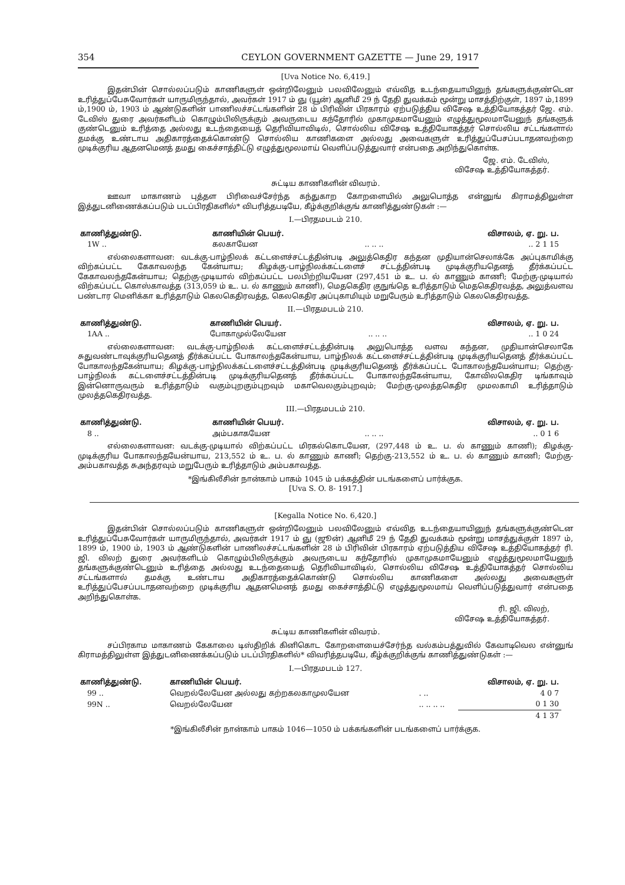354 CEYLON GOVERNMENT GAZETTE — June 29, 1917
[Uva Notice No. 6,419.]
இதன்பின் சொல்லப்படும் காணிகளுள் ஒன்றிலேனும் பலவிலேனும் எவ்வித உடந்தையாயினுந் தங்களுக்குண்டென உரித்துப்பேசுவோர்கள் யாருமிருந்தால், அவர்கள் 1917 ம் ஞு (யூன்) ஆனிமீ 29 ந் தேதி துவக்கம் மூன்று மாசத்திற்குள், 1897 ம்,1899 ம்,1900 ம், 1903 ம் ஆண்டுகளின் பாணிலச்சட்டங்களின் 28 ம் பிரிவின் பிரகாரம் ஏற்படுத்திய விசேஷ உத்தியோகத்தர் ஜே. எம். டேவிஸ் துரை அவர்களிடம் கொழும்பிலிருக்கும் அவருடைய கந்தோரில் முகாமுகமாயேனும் எழுத்துமூலமாயேனுந் தங்களுக் குண்டெனும் உரித்தை அல்லது உடந்தையைத் தெரிவியாவிடில், சொல்லிய விசேஷ உத்தியோகத்தர் சொல்லிய சட்டங்களால் தமக்கு உண்டாய அதிகாரத்தைக்கொண்டு சொல்லிய காணிகளை அல்லது அவைகளுள் உரித்துப்பேசப்படாதனவற்றை முடிக்குரிய ஆதனமெனத் தமது கைச்சாத்திட்டு எழுத்துமூலமாய் வெளிப்படுத்துவார் என்பதை அறிந்துகொள்க.
ஜே. எம். டேவிஸ்,
விசேஷ உத்தியோகத்தர்.
சுட்டிய காணிகளின் விவரம்.
ஊவா மாகாணம் புத்தள பிரிவைச்சேர்ந்த கந்துகாற கோறளையில் அலுபொத்த என்னுங் கிராமத்திலுள்ள இத்துடனிணைக்கப்படும் படப்பிரதிகளில்* விபரித்தபடியே, கீழ்க்குறிக்குங் காணித்துண்டுகள் :—
I.—பிரதமபடம் 210.
| காணித்துண்டு. | காணியின் பெயர். | | விசாலம், ஏ. று. ப. |
| --- | --- | --- | --- |
| 1W .. | கலகாயேன | .. .. .. | .. 2 1 15 |
எல்லைகளாவன: வடக்கு-பாழ்நிலக் கட்டளைச்சட்டத்தின்படி அலுத்கெதிர கந்தன முதியான்செலாக்கே அப்புகாமிக்கு விற்கப்பட்ட கேகாவலந்த கேன்யாய; கிழக்கு-பாழ்நிலக்கட்டளைச் சட்டத்தின்படி முடிக்குரியதெனத் தீர்க்கப்பட்ட கேகாவலந்தகேன்யாய; தெற்கு-முடியால் விற்கப்பட்ட பலபிற்றியயேன (297,451 ம் உ. ப. ல் காணும் காணி; மேற்கு-முடியால் விற்கப்பட்ட கொஸ்காவத்த (313,059 ம் உ. ப. ல் காணும் காணி), மெதகெதிர குநுங்தெ உரித்தாடும் மெதகெதிரவத்த, அலுத்வளவ பண்டார மெனிக்கா உரித்தாடும் கெலகெதிரவத்த, கெலகெதிர அப்புகாமியும் மறுபேரும் உரித்தாடும் கெலகெதிரவத்த.
II.—பிரதமபடம் 210.
| காணித்துண்டு. | காணியின் பெயர். | | விசாலம், ஏ. று. ப. |
| --- | --- | --- | --- |
| 1AA .. | போகாமுல்லேயேன | .. .. .. | .. 1 0 24 |
எல்லைகளாவன: வடக்கு-பாழ்நிலக் கட்டளைச்சட்டத்தின்படி அலுபொத்த வளவ கந்தன, முதியான்செலாகே சுதுவண்டாவுக்குரியதெனத் தீர்க்கப்பட்ட போகாலந்தகேன்யாய, பாழ்நிலக் கட்டளைச்சட்டத்தின்படி முடிக்குரியதெனத் தீர்க்கப்பட்ட போகாலந்தகேன்யாய; கிழக்கு-பாழ்நிலக்கட்டளைச்சட்டத்தின்படி முடிக்குரியதெனத் தீர்க்கப்பட்ட போகாலந்தயேன்யாய; தெற்கு-பாழ்நிலக் கட்டளைச்சட்டத்தின்படி முடிக்குரியதெனத் தீர்க்கப்பட்ட போகாலந்தகேன்யாய, கோவிலகெதிர டிங்காவும் இன்னொருவரும் உரித்தாடும் வகும்புறகும்புறவும் மகாவெலகும்புறவும்; மேற்கு-முலத்தகெதிர முமலகாமி உரித்தாடும் முலத்தகெதிரவத்த.
III.—பிரதமபடம் 210.
| காணித்துண்டு. | காணியின் பெயர். | | விசாலம், ஏ. று. ப. |
| --- | --- | --- | --- |
| 8 .. | அம்பகாகயேன | .. .. .. | .. 0 1 6 |
எல்லைகளாவன: வடக்கு-முடியால் விற்கப்பட்ட மிரகல்கொடயேன, (297,448 ம் உ. ப. ல் காணும் காணி); கிழக்கு-முடிக்குரிய போகாலந்தயேன்யாய, 213,552 ம் உ. ப. ல் காணும் காணி; தெற்கு-213,552 ம் உ. ப. ல் காணும் காணி; மேற்கு-அம்பகாவத்த சுஅந்தரவும் மறுபேரும் உரித்தாடும் அம்பகாவத்த.
*இங்கிலீசின் நான்காம் பாகம் 1045 ம் பக்கத்தின் படங்களைப் பார்க்குக.
[Uva S. O. 8- 1917.]
[Kegalla Notice No. 6,420.]
இதன்பின் சொல்லப்படும் காணிகளுள் ஒன்றிலேனும் பலவிலேனும் எவ்வித உடந்தையாயினுந் தங்களுக்குண்டென உரித்துப்பேசுவோர்கள் யாருமிருந்தால், அவர்கள் 1917 ம் ஞு (ஜூன்) ஆனிமீ 29 ந் தேதி துவக்கம் மூன்று மாசத்துக்குள் 1897 ம், 1899 ம், 1900 ம், 1903 ம் ஆண்டுகளின் பாணிலச்சட்டங்களின் 28 ம் பிரிவின் பிரகாரம் ஏற்படுத்திய விசேஷ உத்தியோகத்தர் ரி. ஜி. விலற் துரை அவர்களிடம் கொழும்பிலிருக்கும் அவருடைய கந்தோரில் முகாமுகமாயேனும் எழுத்துமூலமாயேனுந் தங்களுக்குண்டெனும் உரித்தை அல்லது உடந்தையைத் தெரிவியாவிடில், சொல்லிய விசேஷ உத்தியோகத்தர் சொல்லிய சட்டங்களால் தமக்கு உண்டாய அதிகாரத்தைக்கொண்டு சொல்லிய காணிகளை அல்லது அவைகளுள் உரித்துப்பேசப்படாதனவற்றை முடிக்குரிய ஆதனமெனத் தமது கைச்சாத்திட்டு எழுத்துமூலமாய் வெளிப்படுத்துவார் என்பதை அறிந்துகொள்க.
ரி. ஜி. விலற்,
விசேஷ உத்தியோகத்தர்.
சுட்டிய காணிகளின் விவரம்.
சப்பிரகாம மாகாணம் கேகாலை டிஸ்திறிக் கினிகொட கோறளையைச்சேர்ந்த வல்கம்பத்துவில் கேவாடிவெல என்னுங் கிராமத்திலுள்ள இத்துடனிணைக்கப்படும் படப்பிரதிகளில்* விவரித்தபடியே, கீழ்க்குறிக்குங் காணித்துண்டுகள் :—
I.—பிரதமபடம் 127.
| காணித்துண்டு. | காணியின் பெயர். | | விசாலம், ஏ. று. ப. |
| --- | --- | --- | --- |
| 99 .. | வெறல்லேயேன அல்லது கற்றகலகாமுலயேன | . .. | 4 0 7 |
| 99N .. | வெறல்லேயேன | .. .. .. .. | 0 1 30 |
| | | | 4 1 37 |
*இங்கிலீசின் நான்காம் பாகம் 1046—1050 ம் பக்கங்களின் படங்களைப் பார்க்குக.